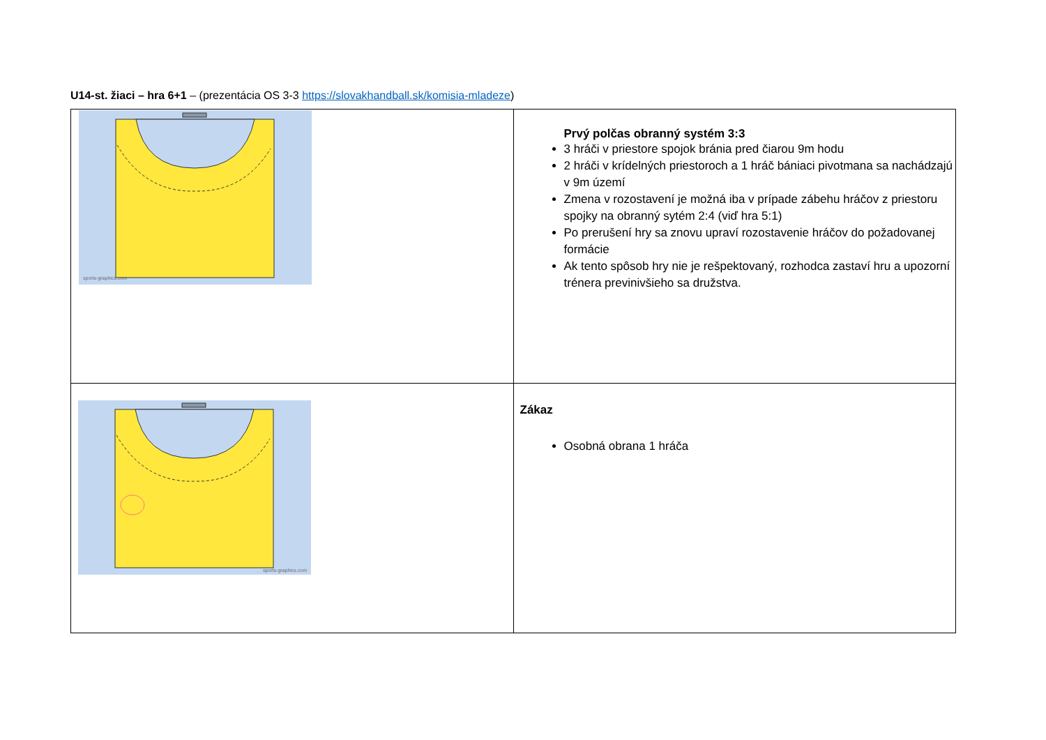U14-st. žiaci – hra 6+1 – (prezentácia OS 3-3 https://slovakhandball.sk/komisia-mladeze)
| sports-graphics.com | Prvý polčas obranný systém 3:3 3 hráči v priestore spojok bránia pred čiarou 9m hodu 2 hráči v krídelných priestoroch a 1 hráč bániaci pivotmana sa nachádzajú v 9m území Zmena v rozostavení je možná iba v prípade zábehu hráčov z priestoru spojky na obranný sytém 2:4 (viď hra 5:1) Po prerušení hry sa znovu upraví rozostavenie hráčov do požadovanej formácie Ak tento spôsob hry nie je rešpektovaný, rozhodca zastaví hru a upozorní trénera previnivšieho sa družstva. |
| sports-graphics.com | Zákaz Osobná obrana 1 hráča |